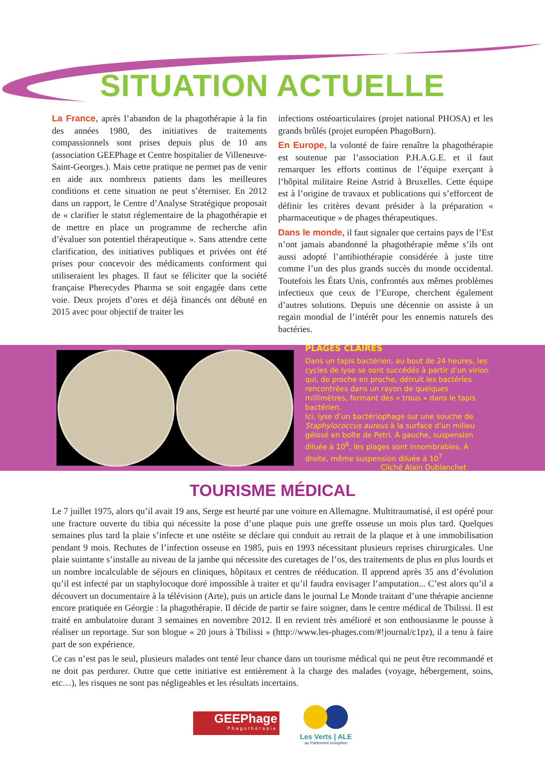SITUATION ACTUELLE
La France, après l’abandon de la phagothérapie à la fin des années 1980, des initiatives de traitements compassionnels sont prises depuis plus de 10 ans (association GEEPhage et Centre hospitalier de Villeneuve-Saint-Georges.). Mais cette pratique ne permet pas de venir en aide aux nombreux patients dans les meilleures conditions et cette situation ne peut s’éterniser. En 2012 dans un rapport, le Centre d’Analyse Stratégique proposait de « clarifier le statut réglementaire de la phagothérapie et de mettre en place un programme de recherche afin d’évaluer son potentiel thérapeutique ». Sans attendre cette clarification, des initiatives publiques et privées ont été prises pour concevoir des médicaments conforment qui utiliseraient les phages. Il faut se féliciter que la société française Pherecydes Pharma se soit engagée dans cette voie. Deux projets d’ores et déjà financés ont débuté en 2015 avec pour objectif de traiter les
infections ostéoarticulaires (projet national PHOSA) et les grands brûlés (projet européen PhagoBurn).
En Europe, la volonté de faire renaître la phagothérapie est soutenue par l’association P.H.A.G.E. et il faut remarquer les efforts continus de l’équipe exerçant à l’hôpital militaire Reine Astrid à Bruxelles. Cette équipe est à l’origine de travaux et publications qui s’efforcent de définir les critères devant présider à la préparation « pharmaceutique » de phages thérapeutiques.
Dans le monde, il faut signaler que certains pays de l’Est n’ont jamais abandonné la phagothérapie même s’ils ont aussi adopté l’antibiothérapie considérée à juste titre comme l’un des plus grands succès du monde occidental. Toutefois les États Unis, confrontés aux mêmes problèmes infectieux que ceux de l’Europe, cherchent également d’autres solutions. Depuis une décennie on assiste à un regain mondial de l’intérêt pour les ennemis naturels des bactéries.
PLAGES CLAIRES
Dans un tapis bactérien, au bout de 24 heures, les cycles de lyse se sont succédés à partir d’un virion qui, de proche en proche, détruit les bactéries rencontrées dans un rayon de quelques millimètres, formant des « trous » dans le tapis bactérien.
Ici, lyse d’un bactériophage sur une souche de Staphylococcus aureus à la surface d’un milieu gélosé en boîte de Petri. À gauche, suspension diluée à 10<sup>6</sup>, les plages sont innombrables. À droite, même suspension diluée à 10<sup>7</sup>
Cliché Alain Dublanchet
TOURISME MÉDICAL
Le 7 juillet 1975, alors qu’il avait 19 ans, Serge est heurté par une voiture en Allemagne. Multitraumatisé, il est opéré pour une fracture ouverte du tibia qui nécessite la pose d’une plaque puis une greffe osseuse un mois plus tard. Quelques semaines plus tard la plaie s’infecte et une ostéite se déclare qui conduit au retrait de la plaque et à une immobilisation pendant 9 mois. Rechutes de l’infection osseuse en 1985, puis en 1993 nécessitant plusieurs reprises chirurgicales. Une plaie suintante s’installe au niveau de la jambe qui nécessite des curetages de l’os, des traitements de plus en plus lourds et un nombre incalculable de séjours en cliniques, hôpitaux et centres de rééducation. Il apprend après 35 ans d’évolution qu’il est infecté par un staphylocoque doré impossible à traiter et qu’il faudra envisager l’amputation... C’est alors qu’il a découvert un documentaire à la télévision (Arte), puis un article dans le journal Le Monde traitant d’une thérapie ancienne encore pratiquée en Géorgie : la phagothérapie. Il décide de partir se faire soigner, dans le centre médical de Tbilissi. Il est traité en ambulatoire durant 3 semaines en novembre 2012. Il en revient très amélioré et son enthousiasme le pousse à réaliser un reportage. Sur son blogue « 20 jours à Tbilissi » (http://www.les-phages.com/#!journal/c1pz), il a tenu à faire part de son expérience.
Ce cas n’est pas le seul, plusieurs malades ont tenté leur chance dans un tourisme médical qui ne peut être recommandé et ne doit pas perdurer. Outre que cette initiative est entièrement à la charge des malades (voyage, hébergement, soins, etc…), les risques ne sont pas négligeables et les résultats incertains.
GEEPhage
Phagothérapie
Les Verts | ALE
au Parlement européen